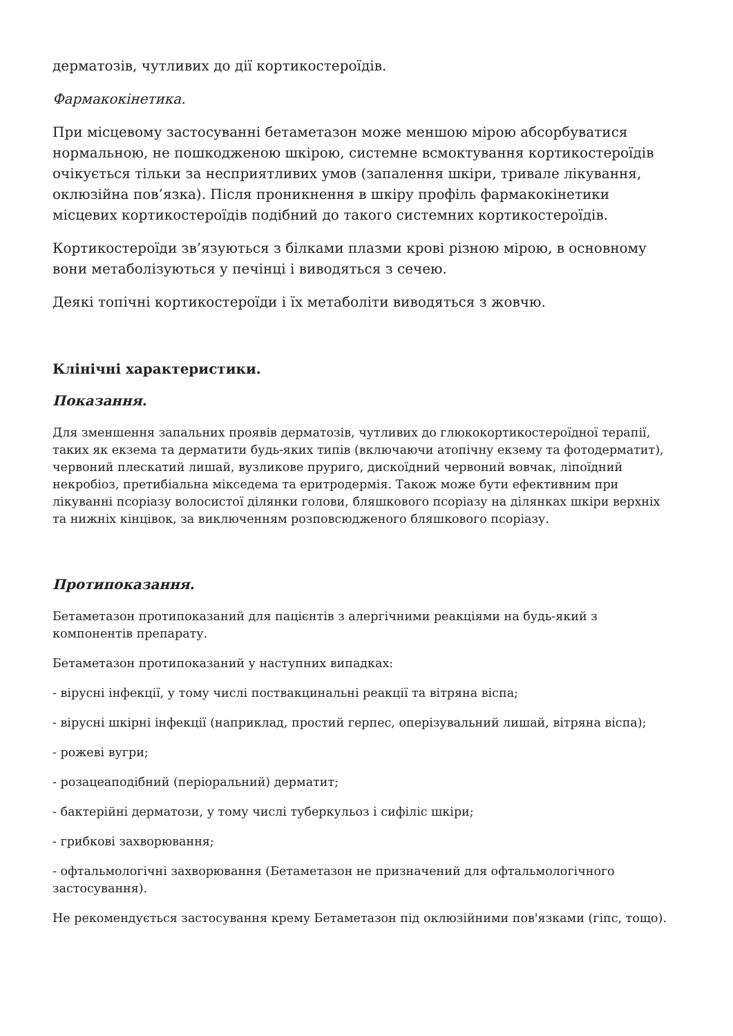дерматозів, чутливих до дії кортикостероїдів.
Фармакокінетика.
При місцевому застосуванні бетаметазон може меншою мірою абсорбуватися нормальною, не пошкодженою шкірою, системне всмоктування кортикостероїдів очікується тільки за несприятливих умов (запалення шкіри, тривале лікування, оклюзійна пов’язка). Після проникнення в шкіру профіль фармакокінетики місцевих кортикостероїдів подібний до такого системних кортикостероїдів.
Кортикостероїди зв’язуються з білками плазми крові різною мірою, в основному вони метаболізуються у печінці і виводяться з сечею.
Деякі топічні кортикостероїди і їх метаболіти виводяться з жовчю.
Клінічні характеристики.
Показання.
Для зменшення запальних проявів дерматозів, чутливих до глюкокортикостероїдної терапії, таких як екзема та дерматити будь-яких типів (включаючи атопічну екзему та фотодерматит), червоний плескатий лишай, вузликове пруриго, дискоїдний червоний вовчак, ліпоїдний некробіоз, претибіальна мікседема та еритродермія. Також може бути ефективним при лікуванні псоріазу волосистої ділянки голови, бляшкового псоріазу на ділянках шкіри верхніх та нижніх кінцівок, за виключенням розповсюдженого бляшкового псоріазу.
Протипоказання.
Бетаметазон протипоказаний для пацієнтів з алергічними реакціями на будь-який з компонентів препарату.
Бетаметазон протипоказаний у наступних випадках:
- вірусні інфекції, у тому числі поствакцинальні реакції та вітряна віспа;
- вірусні шкірні інфекції (наприклад, простий герпес, оперізувальний лишай, вітряна віспа);
- рожеві вугри;
- розацеаподібний (періоральний) дерматит;
- бактерійні дерматози, у тому числі туберкульоз і сифіліс шкіри;
- грибкові захворювання;
- офтальмологічні захворювання (Бетаметазон не призначений для офтальмологічного застосування).
Не рекомендується застосування крему Бетаметазон під оклюзійними пов'язками (гіпс, тощо).